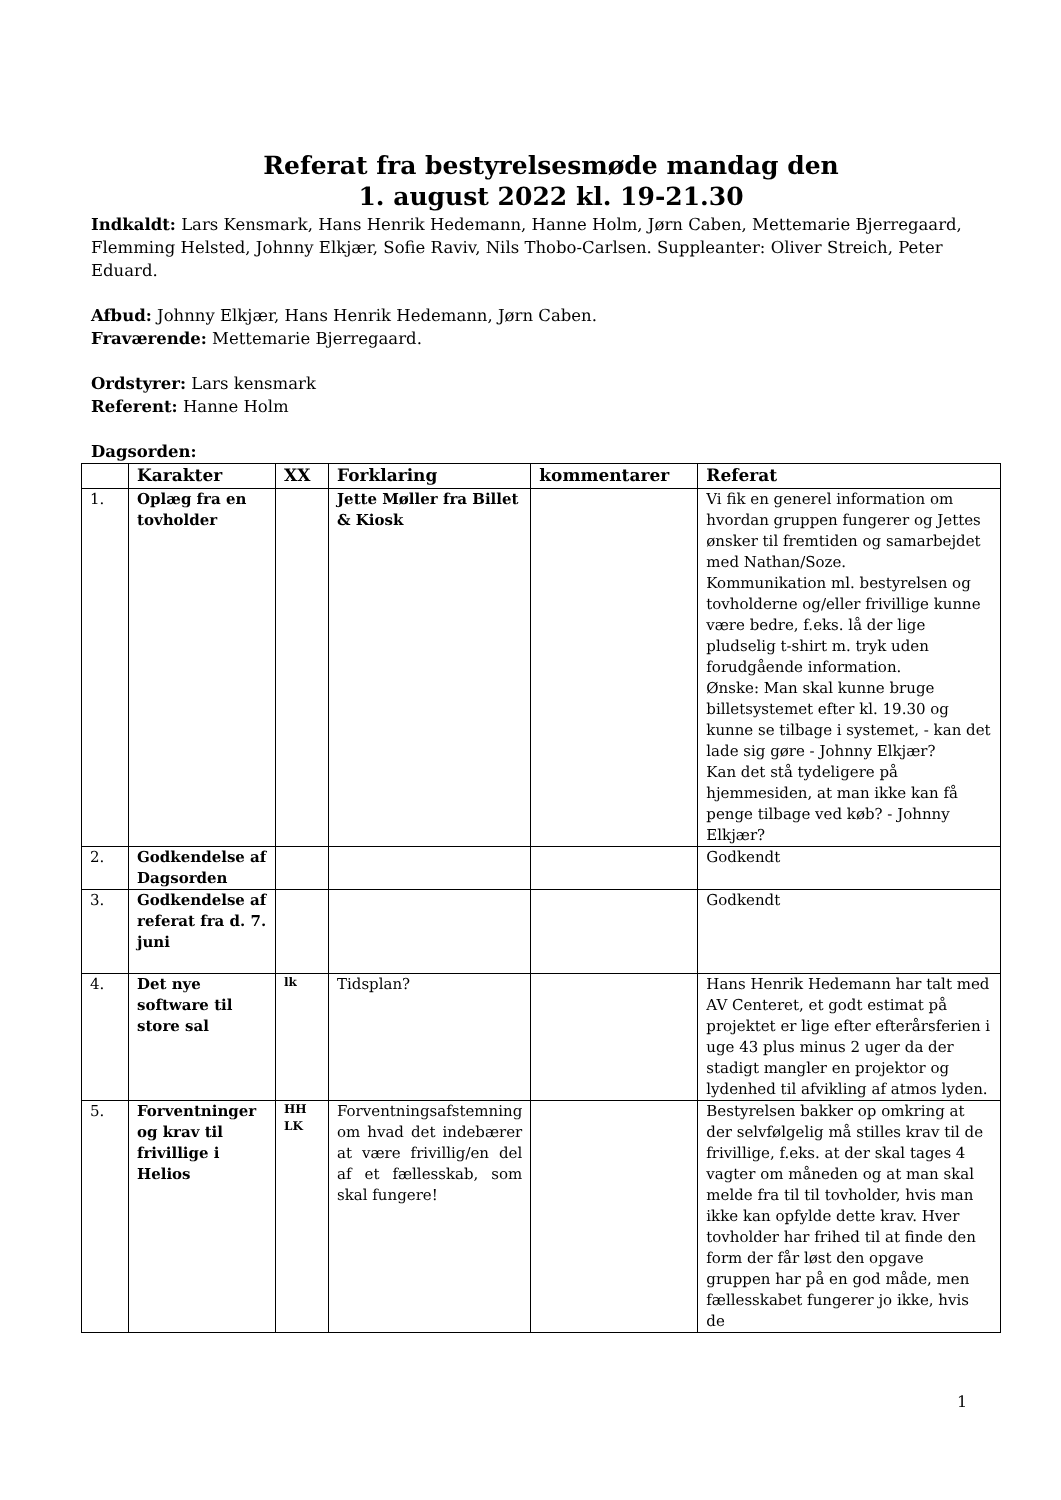Referat fra bestyrelsesmøde mandag den
1. august 2022 kl. 19-21.30
Indkaldt: Lars Kensmark, Hans Henrik Hedemann, Hanne Holm, Jørn Caben, Mettemarie Bjerregaard, Flemming Helsted, Johnny Elkjær, Sofie Raviv, Nils Thobo-Carlsen. Suppleanter: Oliver Streich, Peter Eduard.
Afbud: Johnny Elkjær, Hans Henrik Hedemann, Jørn Caben.
Fraværende: Mettemarie Bjerregaard.
Ordstyrer: Lars kensmark
Referent: Hanne Holm
Dagsorden:
| | Karakter | XX | Forklaring | kommentarer | Referat |
| --- | --- | --- | --- | --- | --- |
| 1. | Oplæg fra en tovholder | | Jette Møller fra Billet & Kiosk | | Vi fik en generel information om hvordan gruppen fungerer og Jettes ønsker til fremtiden og samarbejdet med Nathan/Soze. Kommunikation ml. bestyrelsen og tovholderne og/eller frivillige kunne være bedre, f.eks. lå der lige pludselig t-shirt m. tryk uden forudgående information. Ønske: Man skal kunne bruge billetsystemet efter kl. 19.30 og kunne se tilbage i systemet, - kan det lade sig gøre - Johnny Elkjær? Kan det stå tydeligere på hjemmesiden, at man ikke kan få penge tilbage ved køb? - Johnny Elkjær? |
| 2. | Godkendelse af Dagsorden | | | | Godkendt |
| 3. | Godkendelse af referat fra d. 7. juni | | | | Godkendt |
| 4. | Det nye software til store sal | lk | Tidsplan? | | Hans Henrik Hedemann har talt med AV Centeret, et godt estimat på projektet er lige efter efterårsferien i uge 43 plus minus 2 uger da der stadigt mangler en projektor og lydenhed til afvikling af atmos lyden. |
| 5. | Forventninger og krav til frivillige i Helios | HH LK | Forventningsafstemning om hvad det indebærer at være frivillig/en del af et fællesskab, som skal fungere! | | Bestyrelsen bakker op omkring at der selvfølgelig må stilles krav til de frivillige, f.eks. at der skal tages 4 vagter om måneden og at man skal melde fra til til tovholder, hvis man ikke kan opfylde dette krav. Hver tovholder har frihed til at finde den form der får løst den opgave gruppen har på en god måde, men fællesskabet fungerer jo ikke, hvis de |
1